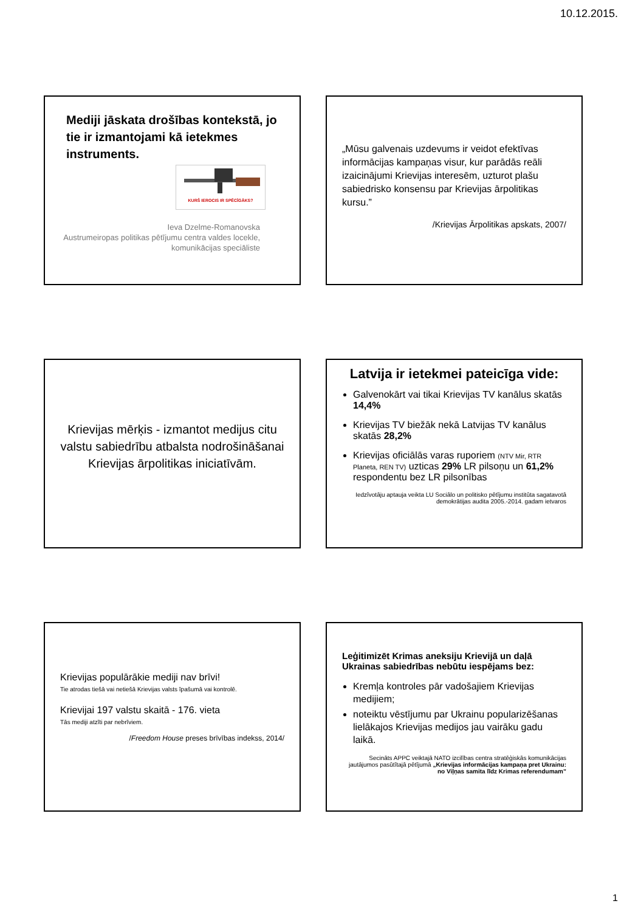10.12.2015.
Mediji jāskata drošības kontekstā, jo tie ir izmantojami kā ietekmes instruments.
KURŠ IEROCIS IR SPĒCĪGĀKS?
Ieva Dzelme-Romanovska
Austrumeiropas politikas pētījumu centra valdes locekle,
komunikācijas speciāliste
„Mūsu galvenais uzdevums ir veidot efektīvas informācijas kampaņas visur, kur parādās reāli izaicinājumi Krievijas interesēm, uzturot plašu sabiedrisko konsensu par Krievijas ārpolitikas kursu.”
/Krievijas Ārpolitikas apskats, 2007/
Krievijas mērķis - izmantot medijus citu valstu sabiedrību atbalsta nodrošināšanai Krievijas ārpolitikas iniciatīvām.
Latvija ir ietekmei pateicīga vide:
Galvenokārt vai tikai Krievijas TV kanālus skatās 14,4%
Krievijas TV biežāk nekā Latvijas TV kanālus skatās 28,2%
Krievijas oficiālās varas ruporiem (NTV Mir, RTR Planeta, REN TV) uzticas 29% LR pilsoņu un 61,2% respondentu bez LR pilsonības
Iedzīvotāju aptauja veikta LU Sociālo un politisko pētījumu institūta sagatavotā demokrātijas audita 2005.-2014. gadam ietvaros
Krievijas populārākie mediji nav brīvi!
Tie atrodas tiešā vai netiešā Krievijas valsts īpašumā vai kontrolē.
Krievijai 197 valstu skaitā - 176. vieta
Tās mediji atzīti par nebrīviem.
/Freedom House preses brīvības indekss, 2014/
Leģitimizēt Krimas aneksiju Krievijā un daļā Ukrainas sabiedrības nebūtu iespējams bez:
Kremļa kontroles pār vadošajiem Krievijas medijiem;
noteiktu vēstījumu par Ukrainu popularizēšanas lielākajos Krievijas medijos jau vairāku gadu laikā.
Secināts APPC veiktajā NATO izcilības centra stratēģiskās komunikācijas jautājumos pasūtītajā pētījumā „Krievijas informācijas kampaņa pret Ukrainu: no Viļņas samita līdz Krimas referendumam”
1